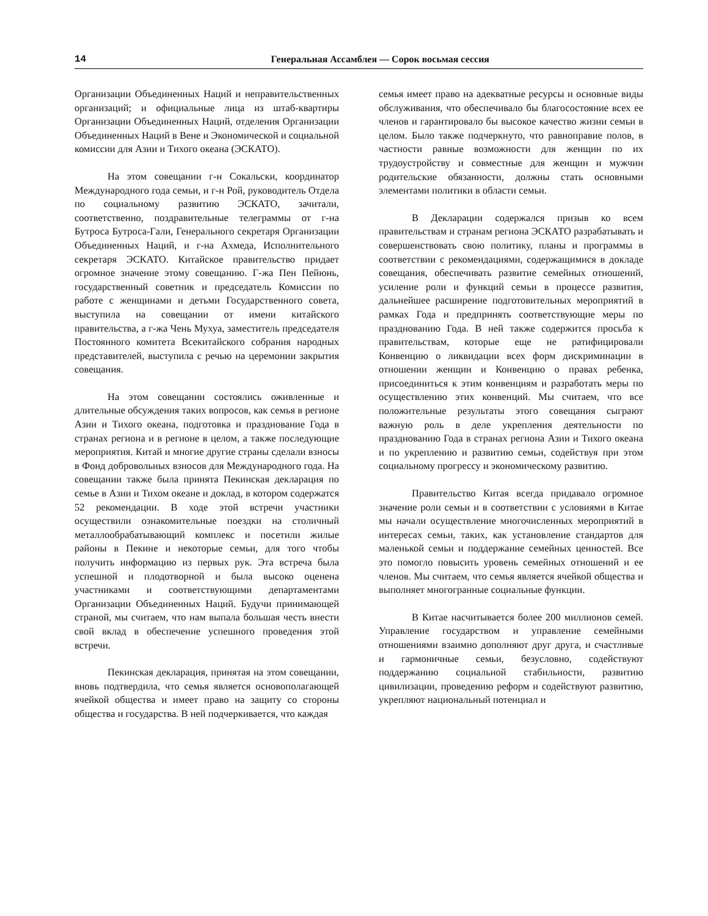14 Генеральная Ассамблея — Сорок восьмая сессия
Организации Объединенных Наций и неправительственных организаций; и официальные лица из штаб-квартиры Организации Объединенных Наций, отделения Организации Объединенных Наций в Вене и Экономической и социальной комиссии для Азии и Тихого океана (ЭСКАТО).
На этом совещании г-н Сокальски, координатор Международного года семьи, и г-н Рой, руководитель Отдела по социальному развитию ЭСКАТО, зачитали, соответственно, поздравительные телеграммы от г-на Бутроса Бутроса-Гали, Генерального секретаря Организации Объединенных Наций, и г-на Ахмеда, Исполнительного секретаря ЭСКАТО. Китайское правительство придает огромное значение этому совещанию. Г-жа Пен Пейюнь, государственный советник и председатель Комиссии по работе с женщинами и детьми Государственного совета, выступила на совещании от имени китайского правительства, а г-жа Чень Мухуа, заместитель председателя Постоянного комитета Всекитайского собрания народных представителей, выступила с речью на церемонии закрытия совещания.
На этом совещании состоялись оживленные и длительные обсуждения таких вопросов, как семья в регионе Азии и Тихого океана, подготовка и празднование Года в странах региона и в регионе в целом, а также последующие мероприятия. Китай и многие другие страны сделали взносы в Фонд добровольных взносов для Международного года. На совещании также была принята Пекинская декларация по семье в Азии и Тихом океане и доклад, в котором содержатся 52 рекомендации. В ходе этой встречи участники осуществили ознакомительные поездки на столичный металлообрабатывающий комплекс и посетили жилые районы в Пекине и некоторые семьи, для того чтобы получить информацию из первых рук. Эта встреча была успешной и плодотворной и была высоко оценена участниками и соответствующими департаментами Организации Объединенных Наций. Будучи принимающей страной, мы считаем, что нам выпала большая честь внести свой вклад в обеспечение успешного проведения этой встречи.
Пекинская декларация, принятая на этом совещании, вновь подтвердила, что семья является основополагающей ячейкой общества и имеет право на защиту со стороны общества и государства. В ней подчеркивается, что каждая
семья имеет право на адекватные ресурсы и основные виды обслуживания, что обеспечивало бы благосостояние всех ее членов и гарантировало бы высокое качество жизни семьи в целом. Было также подчеркнуто, что равноправие полов, в частности равные возможности для женщин по их трудоустройству и совместные для женщин и мужчин родительские обязанности, должны стать основными элементами политики в области семьи.
В Декларации содержался призыв ко всем правительствам и странам региона ЭСКАТО разрабатывать и совершенствовать свою политику, планы и программы в соответствии с рекомендациями, содержащимися в докладе совещания, обеспечивать развитие семейных отношений, усиление роли и функций семьи в процессе развития, дальнейшее расширение подготовительных мероприятий в рамках Года и предпринять соответствующие меры по празднованию Года. В ней также содержится просьба к правительствам, которые еще не ратифицировали Конвенцию о ликвидации всех форм дискриминации в отношении женщин и Конвенцию о правах ребенка, присоединиться к этим конвенциям и разработать меры по осуществлению этих конвенций. Мы считаем, что все положительные результаты этого совещания сыграют важную роль в деле укрепления деятельности по празднованию Года в странах региона Азии и Тихого океана и по укреплению и развитию семьи, содействуя при этом социальному прогрессу и экономическому развитию.
Правительство Китая всегда придавало огромное значение роли семьи и в соответствии с условиями в Китае мы начали осуществление многочисленных мероприятий в интересах семьи, таких, как установление стандартов для маленькой семьи и поддержание семейных ценностей. Все это помогло повысить уровень семейных отношений и ее членов. Мы считаем, что семья является ячейкой общества и выполняет многогранные социальные функции.
В Китае насчитывается более 200 миллионов семей. Управление государством и управление семейными отношениями взаимно дополняют друг друга, и счастливые и гармоничные семьи, безусловно, содействуют поддержанию социальной стабильности, развитию цивилизации, проведению реформ и содействуют развитию, укрепляют национальный потенциал и